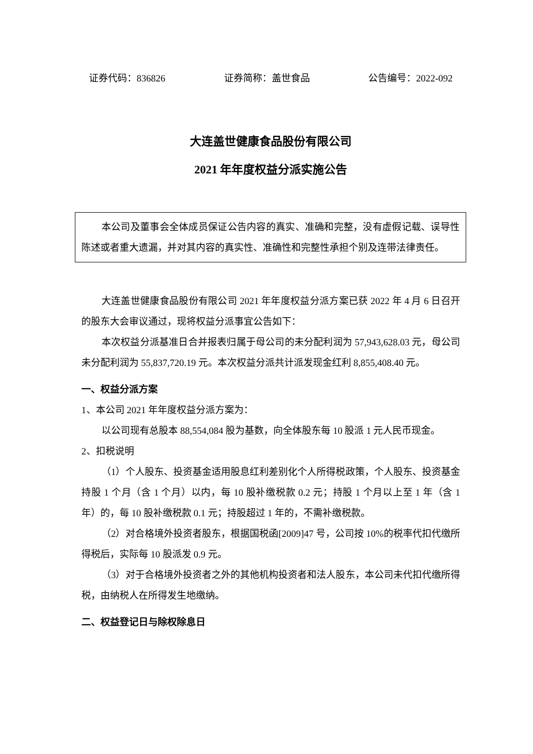证券代码：836826 证券简称：盖世食品 公告编号：2022-092
大连盖世健康食品股份有限公司
2021 年年度权益分派实施公告
本公司及董事会全体成员保证公告内容的真实、准确和完整，没有虚假记载、误导性陈述或者重大遗漏，并对其内容的真实性、准确性和完整性承担个别及连带法律责任。
大连盖世健康食品股份有限公司 2021 年年度权益分派方案已获 2022 年 4 月 6 日召开的股东大会审议通过，现将权益分派事宜公告如下：
本次权益分派基准日合并报表归属于母公司的未分配利润为 57,943,628.03 元，母公司未分配利润为 55,837,720.19 元。本次权益分派共计派发现金红利 8,855,408.40 元。
一、权益分派方案
1、本公司 2021 年年度权益分派方案为：
以公司现有总股本 88,554,084 股为基数，向全体股东每 10 股派 1 元人民币现金。
2、扣税说明
（1）个人股东、投资基金适用股息红利差别化个人所得税政策，个人股东、投资基金持股 1 个月（含 1 个月）以内，每 10 股补缴税款 0.2 元；持股 1 个月以上至 1 年（含 1 年）的，每 10 股补缴税款 0.1 元；持股超过 1 年的，不需补缴税款。
（2）对合格境外投资者股东，根据国税函[2009]47 号，公司按 10%的税率代扣代缴所得税后，实际每 10 股派发 0.9 元。
（3）对于合格境外投资者之外的其他机构投资者和法人股东，本公司未代扣代缴所得税，由纳税人在所得发生地缴纳。
二、权益登记日与除权除息日